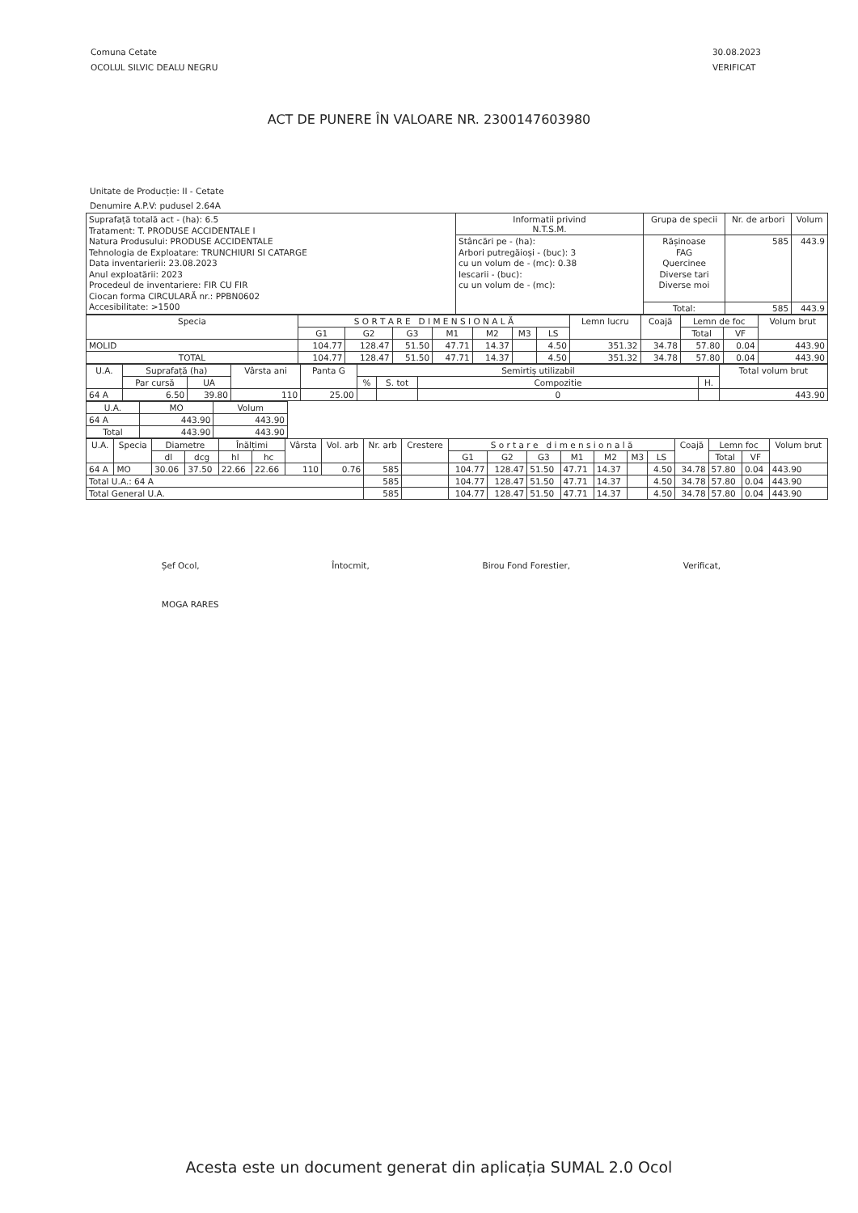Comuna Cetate
OCOLUL SILVIC DEALU NEGRU
30.08.2023
VERIFICAT
ACT DE PUNERE ÎN VALOARE NR. 2300147603980
Unitate de Producție: II - Cetate
Denumire A.P.V: pudusel 2.64A
| Suprafață totală act - (ha): 6.5 Tratament: T. PRODUSE ACCIDENTALE I Natura Produsului: PRODUSE ACCIDENTALE Tehnologia de Exploatare: TRUNCHIURI SI CATARGE Data inventarierii: 23.08.2023 Anul exploatării: 2023 Procedeul de inventariere: FIR CU FIR Ciocan forma CIRCULARĂ nr.: PPBN0602 Accesibilitate: >1500 | Informatii privind N.T.S.M. | Grupa de specii | Nr. de arbori | Volum |
| | Stâncări pe - (ha): Arbori putregăioși - (buc): 3 cu un volum de - (mc): 0.38 Iescarii - (buc): cu un volum de - (mc): | Rășinoase FAG Quercinee Diverse tari Diverse moi | 585 | 443.9 |
| | | Total: | 585 | 443.9 |
| Specia | S O R T A R E D I M E N S I O N A L Ă | | | | | | | Lemn lucru | Coajă | Lemn de foc | | Volum brut |
| | G1 | G2 | G3 | M1 | M2 | M3 | LS | | | Total | VF | |
| MOLID | 104.77 | 128.47 | 51.50 | 47.71 | 14.37 | | 4.50 | 351.32 | 34.78 | 57.80 | 0.04 | 443.90 |
| TOTAL | 104.77 | 128.47 | 51.50 | 47.71 | 14.37 | | 4.50 | 351.32 | 34.78 | 57.80 | 0.04 | 443.90 |
| U.A. | Suprafață (ha) | | Vârsta ani | Panta G | Semirtiș utilizabil | | | | Total volum brut |
| | Par cursă | UA | | | % | S. tot | Compozitie | H. | |
| 64 A | 6.50 | 39.80 | 110 | 25.00 | | | 0 | | 443.90 |
| U.A. | MO | Volum |
| 64 A | 443.90 | 443.90 |
| Total | 443.90 | 443.90 |
| U.A. | Specia | Diametre | | Înălțimi | | Vârsta | Vol. arb | Nr. arb | Crestere | S o r t a r e d i m e n s i o n a l ă | | | | | | | Coajă | Lemn foc | | Volum brut |
| | | dl | dcg | hl | hc | | | | | G1 | G2 | G3 | M1 | M2 | M3 | LS | | Total | VF | |
| 64 A | MO | 30.06 | 37.50 | 22.66 | 22.66 | 110 | 0.76 | 585 | | 104.77 | 128.47 | 51.50 | 47.71 | 14.37 | | 4.50 | 34.78 | 57.80 | 0.04 | 443.90 |
| Total U.A.: 64 A | | | | | | | | 585 | | 104.77 | 128.47 | 51.50 | 47.71 | 14.37 | | 4.50 | 34.78 | 57.80 | 0.04 | 443.90 |
| Total General U.A. | | | | | | | | 585 | | 104.77 | 128.47 | 51.50 | 47.71 | 14.37 | | 4.50 | 34.78 | 57.80 | 0.04 | 443.90 |
Șef Ocol,
MOGA RARES
Întocmit, Birou Fond Forestier, Verificat,
Acesta este un document generat din aplicația SUMAL 2.0 Ocol